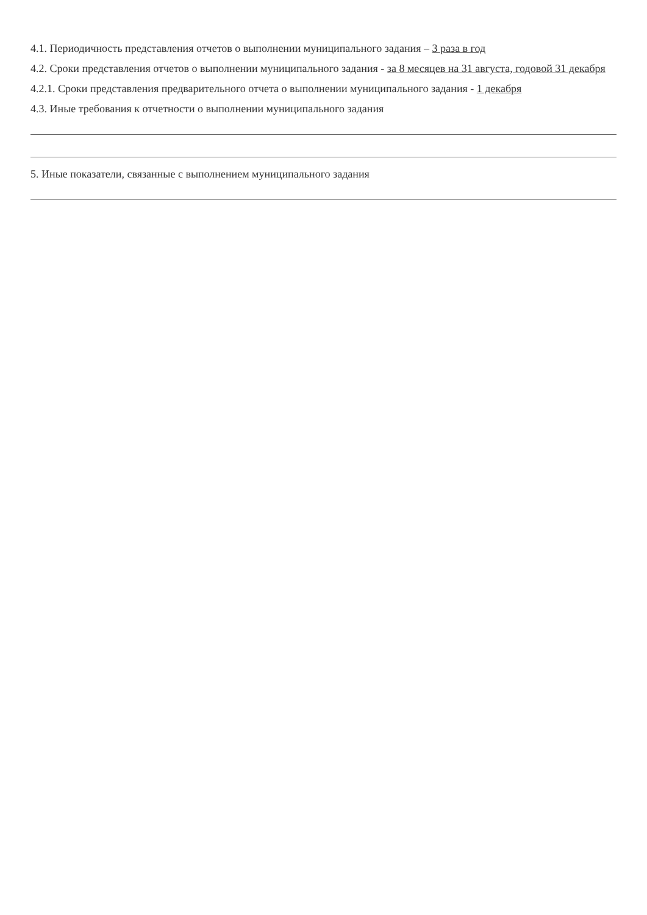4.1. Периодичность представления отчетов о выполнении муниципального задания – 3 раза в год
4.2. Сроки представления отчетов о выполнении муниципального задания - за 8 месяцев на 31 августа, годовой 31 декабря
4.2.1. Сроки представления предварительного отчета о выполнении муниципального задания - 1 декабря
4.3. Иные требования к отчетности о выполнении муниципального задания
5. Иные показатели, связанные с выполнением муниципального задания